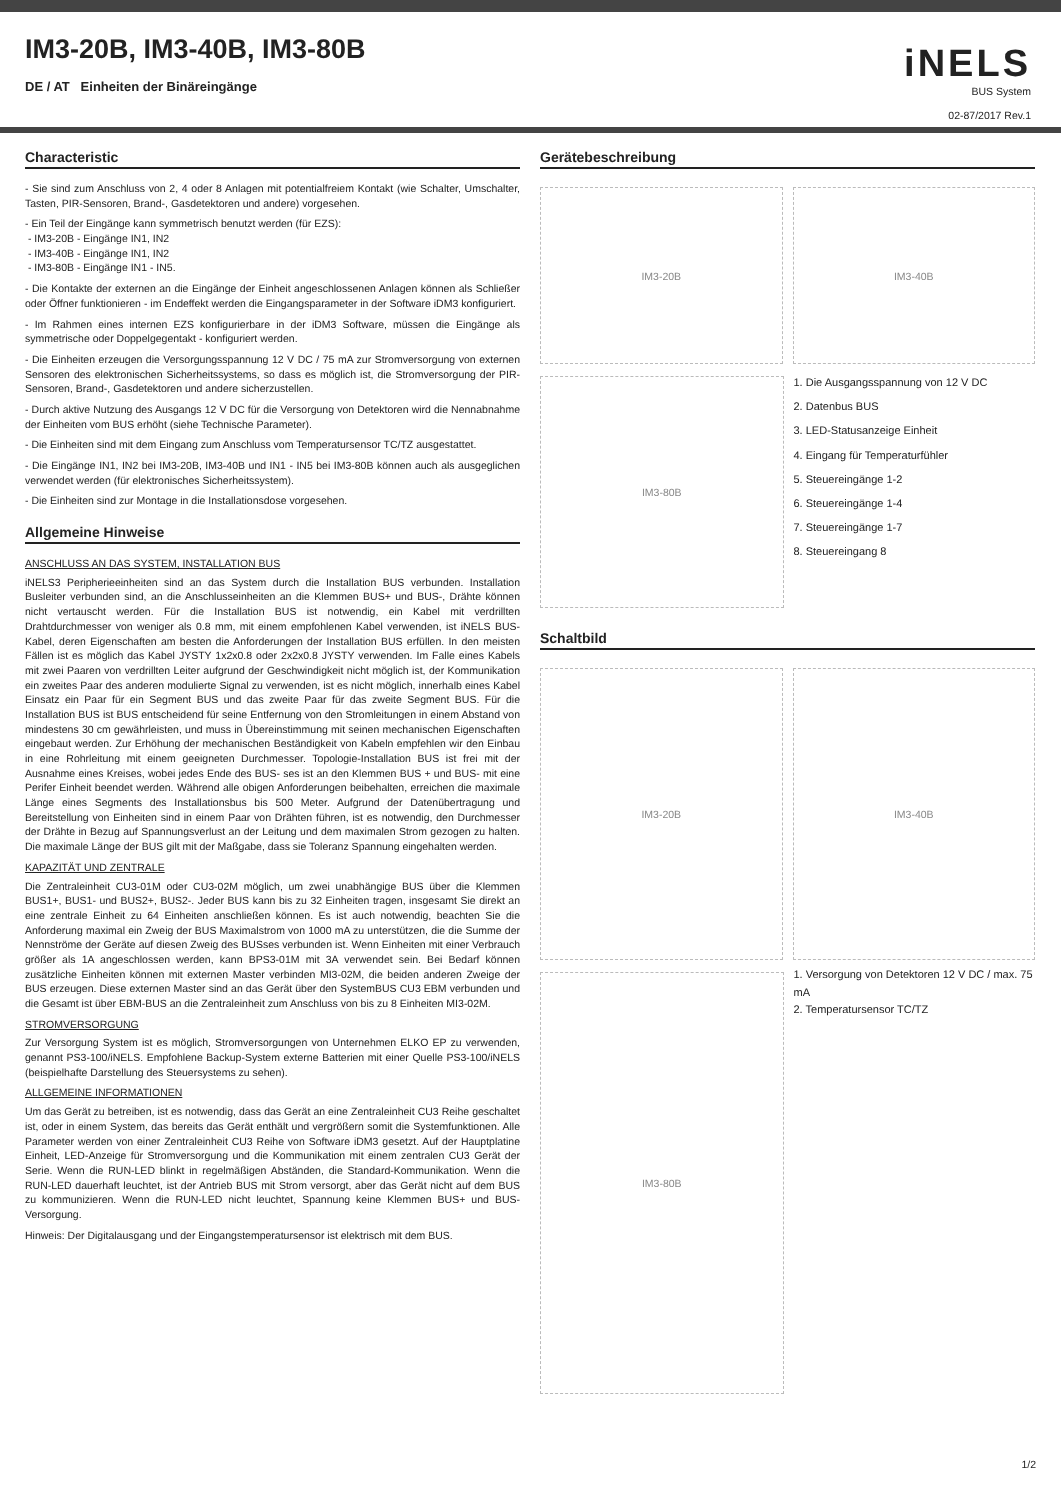IM3-20B, IM3-40B, IM3-80B
DE / AT Einheiten der Binäreingänge
iNELS
BUS System
02-87/2017 Rev.1
Characteristic
- Sie sind zum Anschluss von 2, 4 oder 8 Anlagen mit potentialfreiem Kontakt (wie Schalter, Umschalter, Tasten, PIR-Sensoren, Brand-, Gasdetektoren und andere) vorgesehen.
- Ein Teil der Eingänge kann symmetrisch benutzt werden (für EZS):
- IM3-20B - Eingänge IN1, IN2
- IM3-40B - Eingänge IN1, IN2
- IM3-80B - Eingänge IN1 - IN5.
- Die Kontakte der externen an die Eingänge der Einheit angeschlossenen Anlagen können als Schließer oder Öffner funktionieren - im Endeffekt werden die Eingangsparameter in der Software iDM3 konfiguriert.
- Im Rahmen eines internen EZS konfigurierbare in der iDM3 Software, müssen die Eingänge als symmetrische oder Doppelgegentakt - konfiguriert werden.
- Die Einheiten erzeugen die Versorgungsspannung 12 V DC / 75 mA zur Stromversorgung von externen Sensoren des elektronischen Sicherheitssystems, so dass es möglich ist, die Stromversorgung der PIR-Sensoren, Brand-, Gasdetektoren und andere sicherzustellen.
- Durch aktive Nutzung des Ausgangs 12 V DC für die Versorgung von Detektoren wird die Nennabnahme der Einheiten vom BUS erhöht (siehe Technische Parameter).
- Die Einheiten sind mit dem Eingang zum Anschluss vom Temperatursensor TC/TZ ausgestattet.
- Die Eingänge IN1, IN2 bei IM3-20B, IM3-40B und IN1 - IN5 bei IM3-80B können auch als ausgeglichen verwendet werden (für elektronisches Sicherheitssystem).
- Die Einheiten sind zur Montage in die Installationsdose vorgesehen.
Allgemeine Hinweise
ANSCHLUSS AN DAS SYSTEM, INSTALLATION BUS
iNELS3 Peripherieeinheiten sind an das System durch die Installation BUS verbunden. Installation Busleiter verbunden sind, an die Anschlusseinheiten an die Klemmen BUS+ und BUS-, Drähte können nicht vertauscht werden. Für die Installation BUS ist notwendig, ein Kabel mit verdrillten Drahtdurchmesser von weniger als 0.8 mm, mit einem empfohlenen Kabel verwenden, ist iNELS BUS-Kabel, deren Eigenschaften am besten die Anforderungen der Installation BUS erfüllen. In den meisten Fällen ist es möglich das Kabel JYSTY 1x2x0.8 oder 2x2x0.8 JYSTY verwenden. Im Falle eines Kabels mit zwei Paaren von verdrillten Leiter aufgrund der Geschwindigkeit nicht möglich ist, der Kommunikation ein zweites Paar des anderen modulierte Signal zu verwenden, ist es nicht möglich, innerhalb eines Kabel Einsatz ein Paar für ein Segment BUS und das zweite Paar für das zweite Segment BUS. Für die Installation BUS ist BUS entscheidend für seine Entfernung von den Stromleitungen in einem Abstand von mindestens 30 cm gewährleisten, und muss in Übereinstimmung mit seinen mechanischen Eigenschaften eingebaut werden. Zur Erhöhung der mechanischen Beständigkeit von Kabeln empfehlen wir den Einbau in eine Rohrleitung mit einem geeigneten Durchmesser. Topologie-Installation BUS ist frei mit der Ausnahme eines Kreises, wobei jedes Ende des BUS- ses ist an den Klemmen BUS + und BUS- mit eine Perifer Einheit beendet werden. Während alle obigen Anforderungen beibehalten, erreichen die maximale Länge eines Segments des Installationsbus bis 500 Meter. Aufgrund der Datenübertragung und Bereitstellung von Einheiten sind in einem Paar von Drähten führen, ist es notwendig, den Durchmesser der Drähte in Bezug auf Spannungsverlust an der Leitung und dem maximalen Strom gezogen zu halten. Die maximale Länge der BUS gilt mit der Maßgabe, dass sie Toleranz Spannung eingehalten werden.
KAPAZITÄT UND ZENTRALE
Die Zentraleinheit CU3-01M oder CU3-02M möglich, um zwei unabhängige BUS über die Klemmen BUS1+, BUS1- und BUS2+, BUS2-. Jeder BUS kann bis zu 32 Einheiten tragen, insgesamt Sie direkt an eine zentrale Einheit zu 64 Einheiten anschließen können. Es ist auch notwendig, beachten Sie die Anforderung maximal ein Zweig der BUS Maximalstrom von 1000 mA zu unterstützen, die die Summe der Nennströme der Geräte auf diesen Zweig des BUSses verbunden ist. Wenn Einheiten mit einer Verbrauch größer als 1A angeschlossen werden, kann BPS3-01M mit 3A verwendet sein. Bei Bedarf können zusätzliche Einheiten können mit externen Master verbinden MI3-02M, die beiden anderen Zweige der BUS erzeugen. Diese externen Master sind an das Gerät über den SystemBUS CU3 EBM verbunden und die Gesamt ist über EBM-BUS an die Zentraleinheit zum Anschluss von bis zu 8 Einheiten MI3-02M.
STROMVERSORGUNG
Zur Versorgung System ist es möglich, Stromversorgungen von Unternehmen ELKO EP zu verwenden, genannt PS3-100/iNELS. Empfohlene Backup-System externe Batterien mit einer Quelle PS3-100/iNELS (beispielhafte Darstellung des Steuersystems zu sehen).
ALLGEMEINE INFORMATIONEN
Um das Gerät zu betreiben, ist es notwendig, dass das Gerät an eine Zentraleinheit CU3 Reihe geschaltet ist, oder in einem System, das bereits das Gerät enthält und vergrößern somit die Systemfunktionen. Alle Parameter werden von einer Zentraleinheit CU3 Reihe von Software iDM3 gesetzt. Auf der Hauptplatine Einheit, LED-Anzeige für Stromversorgung und die Kommunikation mit einem zentralen CU3 Gerät der Serie. Wenn die RUN-LED blinkt in regelmäßigen Abständen, die Standard-Kommunikation. Wenn die RUN-LED dauerhaft leuchtet, ist der Antrieb BUS mit Strom versorgt, aber das Gerät nicht auf dem BUS zu kommunizieren. Wenn die RUN-LED nicht leuchtet, Spannung keine Klemmen BUS+ und BUS- Versorgung.
Hinweis: Der Digitalausgang und der Eingangstemperatursensor ist elektrisch mit dem BUS.
Gerätebeschreibung
IM3-20B IM3-40B
IM3-80B
1. Die Ausgangsspannung von 12 V DC
2. Datenbus BUS
3. LED-Statusanzeige Einheit
4. Eingang für Temperaturfühler
5. Steuereingänge 1-2
6. Steuereingänge 1-4
7. Steuereingänge 1-7
8. Steuereingang 8
Schaltbild
IM3-20B IM3-40B
IM3-80B
1. Versorgung von Detektoren 12 V DC / max. 75 mA
2. Temperatursensor TC/TZ
1/2